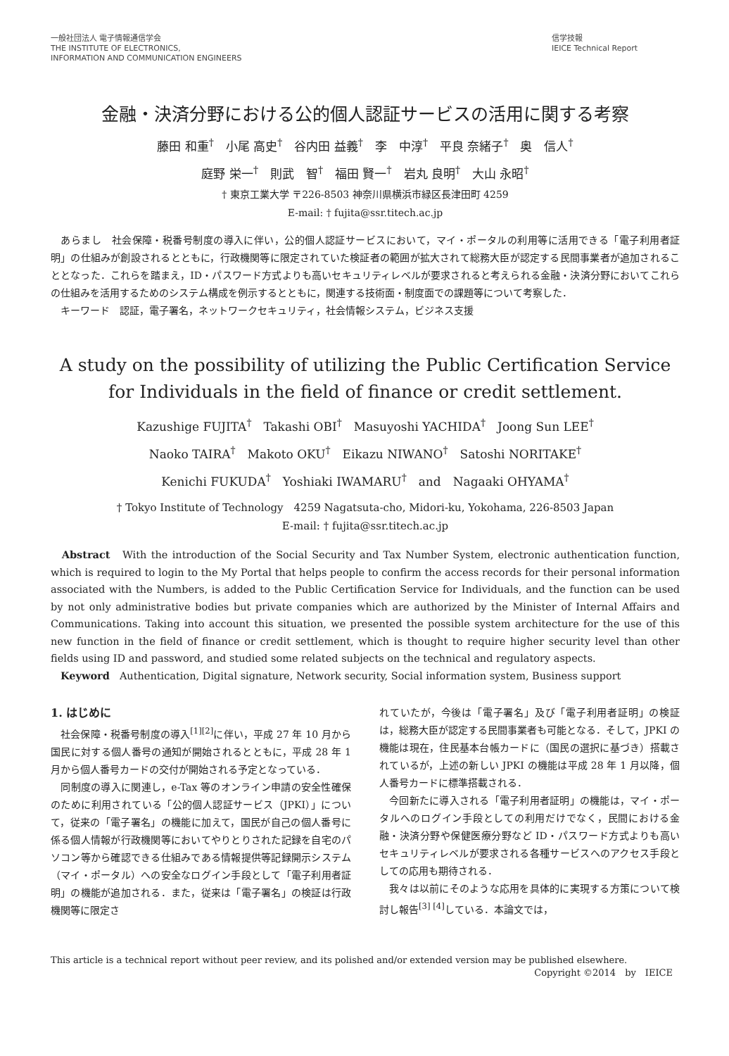一般社団法人 電子情報通信学会
THE INSTITUTE OF ELECTRONICS,
INFORMATION AND COMMUNICATION ENGINEERS
信学技報
IEICE Technical Report
金融・決済分野における公的個人認証サービスの活用に関する考察
藤田 和重<sup>†</sup>　小尾 高史<sup>†</sup>　谷内田 益義<sup>†</sup>　李　中淳<sup>†</sup>　平良 奈緒子<sup>†</sup>　奥　信人<sup>†</sup>
庭野 栄一<sup>†</sup>　則武　智<sup>†</sup>　福田 賢一<sup>†</sup>　岩丸 良明<sup>†</sup>　大山 永昭<sup>†</sup>
† 東京工業大学 〒226-8503 神奈川県横浜市緑区長津田町 4259
E-mail: † fujita@ssr.titech.ac.jp
　あらまし　社会保障・税番号制度の導入に伴い，公的個人認証サービスにおいて，マイ・ポータルの利用等に活用できる「電子利用者証明」の仕組みが創設されるとともに，行政機関等に限定されていた検証者の範囲が拡大されて総務大臣が認定する民間事業者が追加されることとなった．これらを踏まえ，ID・パスワード方式よりも高いセキュリティレベルが要求されると考えられる金融・決済分野においてこれらの仕組みを活用するためのシステム構成を例示するとともに，関連する技術面・制度面での課題等について考察した．
　キーワード　認証，電子署名，ネットワークセキュリティ，社会情報システム，ビジネス支援
A study on the possibility of utilizing the Public Certification Service for Individuals in the field of finance or credit settlement.
Kazushige FUJITA<sup>†</sup>　Takashi OBI<sup>†</sup>　Masuyoshi YACHIDA<sup>†</sup>　Joong Sun LEE<sup>†</sup>
Naoko TAIRA<sup>†</sup>　Makoto OKU<sup>†</sup>　Eikazu NIWANO<sup>†</sup>　Satoshi NORITAKE<sup>†</sup>
Kenichi FUKUDA<sup>†</sup>　Yoshiaki IWAMARU<sup>†</sup>　and　Nagaaki OHYAMA<sup>†</sup>
† Tokyo Institute of Technology　4259 Nagatsuta-cho, Midori-ku, Yokohama, 226-8503 Japan
E-mail: † fujita@ssr.titech.ac.jp
　Abstract　With the introduction of the Social Security and Tax Number System, electronic authentication function, which is required to login to the My Portal that helps people to confirm the access records for their personal information associated with the Numbers, is added to the Public Certification Service for Individuals, and the function can be used by not only administrative bodies but private companies which are authorized by the Minister of Internal Affairs and Communications. Taking into account this situation, we presented the possible system architecture for the use of this new function in the field of finance or credit settlement, which is thought to require higher security level than other fields using ID and password, and studied some related subjects on the technical and regulatory aspects.
　Keyword　Authentication, Digital signature, Network security, Social information system, Business support
1. はじめに
　社会保障・税番号制度の導入<sup>[1][2]</sup>に伴い，平成 27 年 10 月から国民に対する個人番号の通知が開始されるとともに，平成 28 年 1 月から個人番号カードの交付が開始される予定となっている．
　同制度の導入に関連し，e-Tax 等のオンライン申請の安全性確保のために利用されている「公的個人認証サービス（JPKI）」について，従来の「電子署名」の機能に加えて，国民が自己の個人番号に係る個人情報が行政機関等においてやりとりされた記録を自宅のパソコン等から確認できる仕組みである情報提供等記録開示システム（マイ・ポータル）への安全なログイン手段として「電子利用者証明」の機能が追加される．また，従来は「電子署名」の検証は行政機関等に限定さ
れていたが，今後は「電子署名」及び「電子利用者証明」の検証は，総務大臣が認定する民間事業者も可能となる．そして，JPKI の機能は現在，住民基本台帳カードに（国民の選択に基づき）搭載されているが，上述の新しい JPKI の機能は平成 28 年 1 月以降，個人番号カードに標準搭載される．
　今回新たに導入される「電子利用者証明」の機能は，マイ・ポータルへのログイン手段としての利用だけでなく，民間における金融・決済分野や保健医療分野など ID・パスワード方式よりも高いセキュリティレベルが要求される各種サービスへのアクセス手段としての応用も期待される．
　我々は以前にそのような応用を具体的に実現する方策について検討し報告<sup>[3] [4]</sup>している．本論文では，
This article is a technical report without peer review, and its polished and/or extended version may be published elsewhere.
Copyright ©2014　by　IEICE